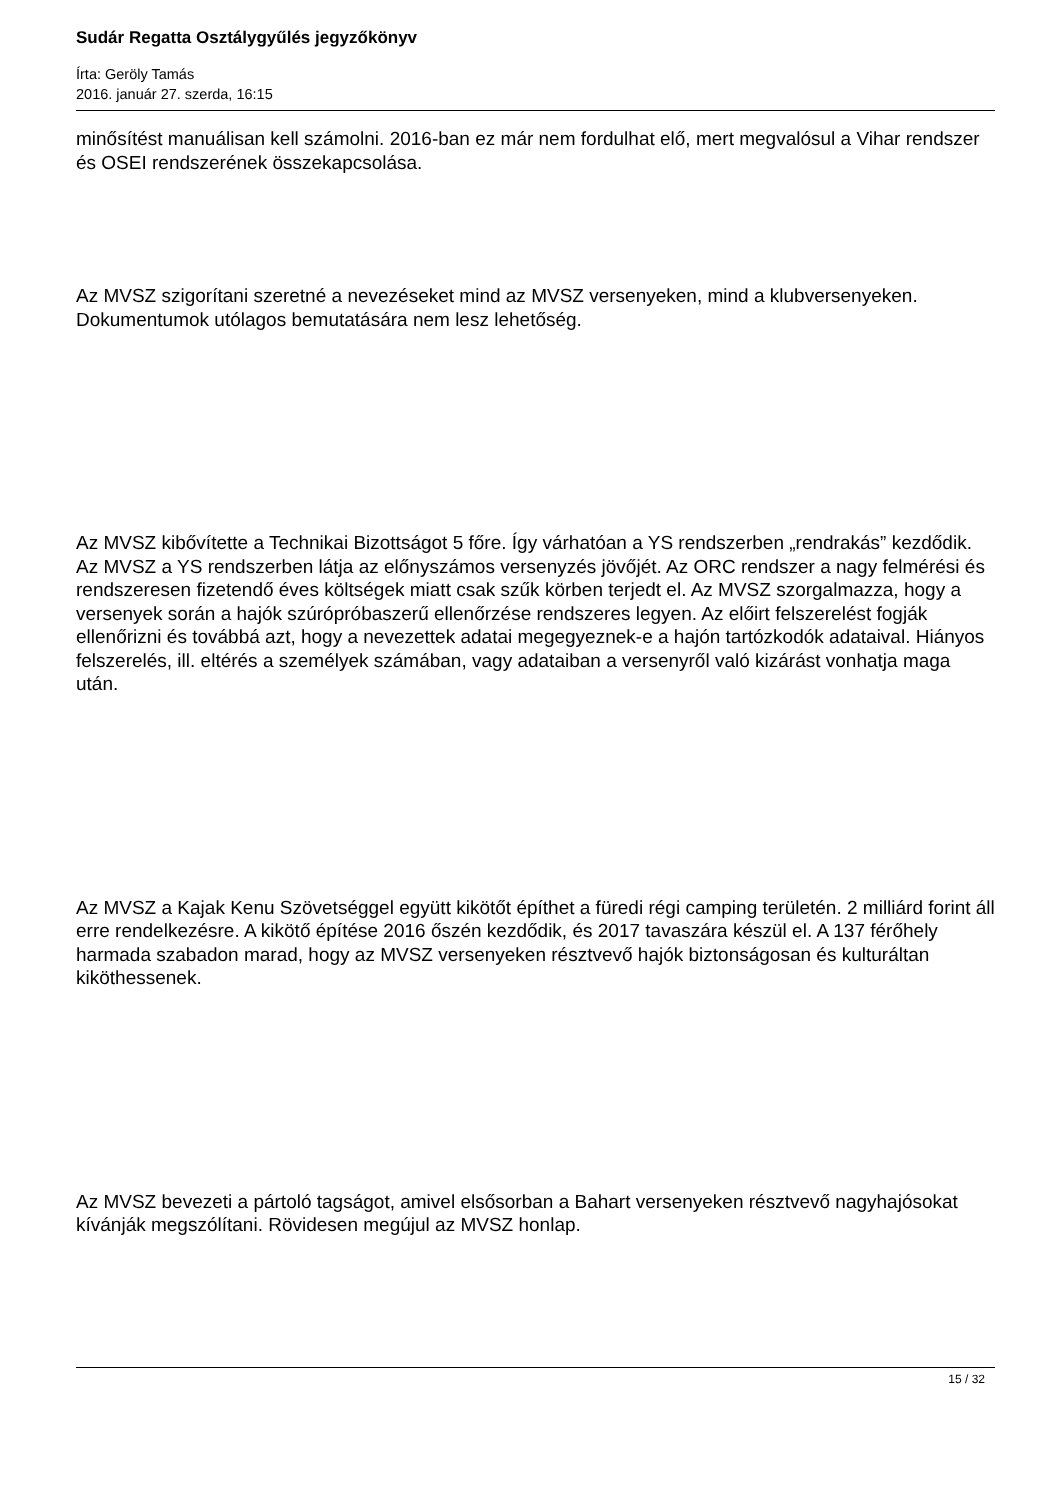Sudár Regatta Osztálygyűlés jegyzőkönyv
Írta: Geröly Tamás
2016. január 27. szerda, 16:15
minősítést manuálisan kell számolni. 2016-ban ez már nem fordulhat elő, mert megvalósul a Vihar rendszer és OSEI rendszerének összekapcsolása.
Az MVSZ szigorítani szeretné a nevezéseket mind az MVSZ versenyeken, mind a klubversenyeken. Dokumentumok utólagos bemutatására nem lesz lehetőség.
Az MVSZ kibővítette a Technikai Bizottságot 5 főre. Így várhatóan a YS rendszerben „rendrakás” kezdődik. Az MVSZ a YS rendszerben látja az előnyszámos versenyzés jövőjét. Az ORC rendszer a nagy felmérési és rendszeresen fizetendő éves költségek miatt csak szűk körben terjedt el. Az MVSZ szorgalmazza, hogy a versenyek során a hajók szúrópróbaszerű ellenőrzése rendszeres legyen. Az előirt felszerelést fogják ellenőrizni és továbbá azt, hogy a nevezettek adatai megegyeznek-e a hajón tartózkodók adataival. Hiányos felszerelés, ill. eltérés a személyek számában, vagy adataiban a versenyről való kizárást vonhatja maga után.
Az MVSZ a Kajak Kenu Szövetséggel együtt kikötőt építhet a füredi régi camping területén. 2 milliárd forint áll erre rendelkezésre. A kikötő építése 2016 őszén kezdődik, és 2017 tavaszára készül el. A 137 férőhely harmada szabadon marad, hogy az MVSZ versenyeken résztvevő hajók biztonságosan és kulturáltan kiköthessenek.
Az MVSZ bevezeti a pártoló tagságot, amivel elsősorban a Bahart versenyeken résztvevő nagyhajósokat kívánják megszólítani. Rövidesen megújul az MVSZ honlap.
15 / 32